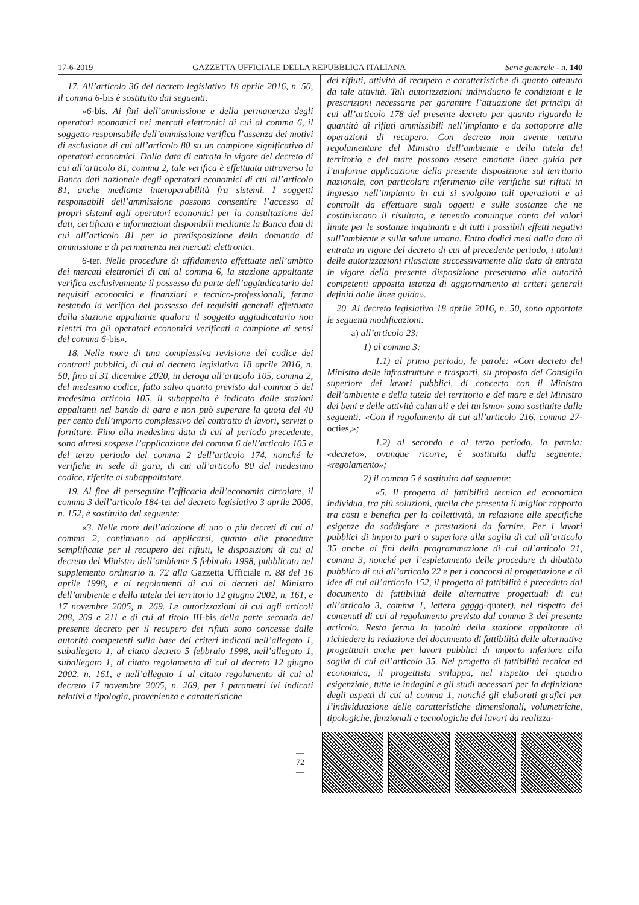17-6-2019 GAZZETTA UFFICIALE DELLA REPUBBLICA ITALIANA Serie generale - n. 140
17. All’articolo 36 del decreto legislativo 18 aprile 2016, n. 50, il comma 6-bis è sostituito dai seguenti:
«6-bis. Ai fini dell’ammissione e della permanenza degli operatori economici nei mercati elettronici di cui al comma 6, il soggetto responsabile dell’ammissione verifica l’assenza dei motivi di esclusione di cui all’articolo 80 su un campione significativo di operatori economici. Dalla data di entrata in vigore del decreto di cui all’articolo 81, comma 2, tale verifica è effettuata attraverso la Banca dati nazionale degli operatori economici di cui all’articolo 81, anche mediante interoperabilità fra sistemi. I soggetti responsabili dell’ammissione possono consentire l’accesso ai propri sistemi agli operatori economici per la consultazione dei dati, certificati e informazioni disponibili mediante la Banca dati di cui all’articolo 81 per la predisposizione della domanda di ammissione e di permanenza nei mercati elettronici.
6-ter. Nelle procedure di affidamento effettuate nell’ambito dei mercati elettronici di cui al comma 6, la stazione appaltante verifica esclusivamente il possesso da parte dell’aggiudicatario dei requisiti economici e finanziari e tecnico-professionali, ferma restando la verifica del possesso dei requisiti generali effettuata dalla stazione appaltante qualora il soggetto aggiudicatario non rientri tra gli operatori economici verificati a campione ai sensi del comma 6-bis».
18. Nelle more di una complessiva revisione del codice dei contratti pubblici, di cui al decreto legislativo 18 aprile 2016, n. 50, fino al 31 dicembre 2020, in deroga all’articolo 105, comma 2, del medesimo codice, fatto salvo quanto previsto dal comma 5 del medesimo articolo 105, il subappalto è indicato dalle stazioni appaltanti nel bando di gara e non può superare la quota del 40 per cento dell’importo complessivo del contratto di lavori, servizi o forniture. Fino alla medesima data di cui al periodo precedente, sono altresì sospese l’applicazione del comma 6 dell’articolo 105 e del terzo periodo del comma 2 dell’articolo 174, nonché le verifiche in sede di gara, di cui all’articolo 80 del medesimo codice, riferite al subappaltatore.
19. Al fine di perseguire l’efficacia dell’economia circolare, il comma 3 dell’articolo 184-ter del decreto legislativo 3 aprile 2006, n. 152, è sostituito dal seguente:
«3. Nelle more dell’adozione di uno o più decreti di cui al comma 2, continuano ad applicarsi, quanto alle procedure semplificate per il recupero dei rifiuti, le disposizioni di cui al decreto del Ministro dell’ambiente 5 febbraio 1998, pubblicato nel supplemento ordinario n. 72 alla Gazzetta Ufficiale n. 88 del 16 aprile 1998, e ai regolamenti di cui ai decreti del Ministro dell’ambiente e della tutela del territorio 12 giugno 2002, n. 161, e 17 novembre 2005, n. 269. Le autorizzazioni di cui agli articoli 208, 209 e 211 e di cui al titolo III-bis della parte seconda del presente decreto per il recupero dei rifiuti sono concesse dalle autorità competenti sulla base dei criteri indicati nell’allegato 1, suballegato 1, al citato decreto 5 febbraio 1998, nell’allegato 1, suballegato 1, al citato regolamento di cui al decreto 12 giugno 2002, n. 161, e nell’allegato 1 al citato regolamento di cui al decreto 17 novembre 2005, n. 269, per i parametri ivi indicati relativi a tipologia, provenienza e caratteristiche
dei rifiuti, attività di recupero e caratteristiche di quanto ottenuto da tale attività. Tali autorizzazioni individuano le condizioni e le prescrizioni necessarie per garantire l’attuazione dei princìpi di cui all’articolo 178 del presente decreto per quanto riguarda le quantità di rifiuti ammissibili nell’impianto e da sottoporre alle operazioni di recupero. Con decreto non avente natura regolamentare del Ministro dell’ambiente e della tutela del territorio e del mare possono essere emanate linee guida per l’uniforme applicazione della presente disposizione sul territorio nazionale, con particolare riferimento alle verifiche sui rifiuti in ingresso nell’impianto in cui si svolgono tali operazioni e ai controlli da effettuare sugli oggetti e sulle sostanze che ne costituiscono il risultato, e tenendo comunque conto dei valori limite per le sostanze inquinanti e di tutti i possibili effetti negativi sull’ambiente e sulla salute umana. Entro dodici mesi dalla data di entrata in vigore del decreto di cui al precedente periodo, i titolari delle autorizzazioni rilasciate successivamente alla data di entrata in vigore della presente disposizione presentano alle autorità competenti apposita istanza di aggiornamento ai criteri generali definiti dalle linee guida».
20. Al decreto legislativo 18 aprile 2016, n. 50, sono apportate le seguenti modificazioni:
a) all’articolo 23:
1) al comma 3:
1.1) al primo periodo, le parole: «Con decreto del Ministro delle infrastrutture e trasporti, su proposta del Consiglio superiore dei lavori pubblici, di concerto con il Ministro dell’ambiente e della tutela del territorio e del mare e del Ministro dei beni e delle attività culturali e del turismo» sono sostituite dalle seguenti: «Con il regolamento di cui all’articolo 216, comma 27-octies,»;
1.2) al secondo e al terzo periodo, la parola: «decreto», ovunque ricorre, è sostituita dalla seguente: «regolamento»;
2) il comma 5 è sostituito dal seguente:
«5. Il progetto di fattibilità tecnica ed economica individua, tra più soluzioni, quella che presenta il miglior rapporto tra costi e benefici per la collettività, in relazione alle specifiche esigenze da soddisfare e prestazioni da fornire. Per i lavori pubblici di importo pari o superiore alla soglia di cui all’articolo 35 anche ai fini della programmazione di cui all’articolo 21, comma 3, nonché per l’espletamento delle procedure di dibattito pubblico di cui all’articolo 22 e per i concorsi di progettazione e di idee di cui all’articolo 152, il progetto di fattibilità è preceduto dal documento di fattibilità delle alternative progettuali di cui all’articolo 3, comma 1, lettera ggggg-quater), nel rispetto dei contenuti di cui al regolamento previsto dal comma 3 del presente articolo. Resta ferma la facoltà della stazione appaltante di richiedere la redazione del documento di fattibilità delle alternative progettuali anche per lavori pubblici di importo inferiore alla soglia di cui all’articolo 35. Nel progetto di fattibilità tecnica ed economica, il progettista sviluppa, nel rispetto del quadro esigenziale, tutte le indagini e gli studi necessari per la definizione degli aspetti di cui al comma 1, nonché gli elaborati grafici per l’individuazione delle caratteristiche dimensionali, volumetriche, tipologiche, funzionali e tecnologiche dei lavori da realizza-
— 72 —